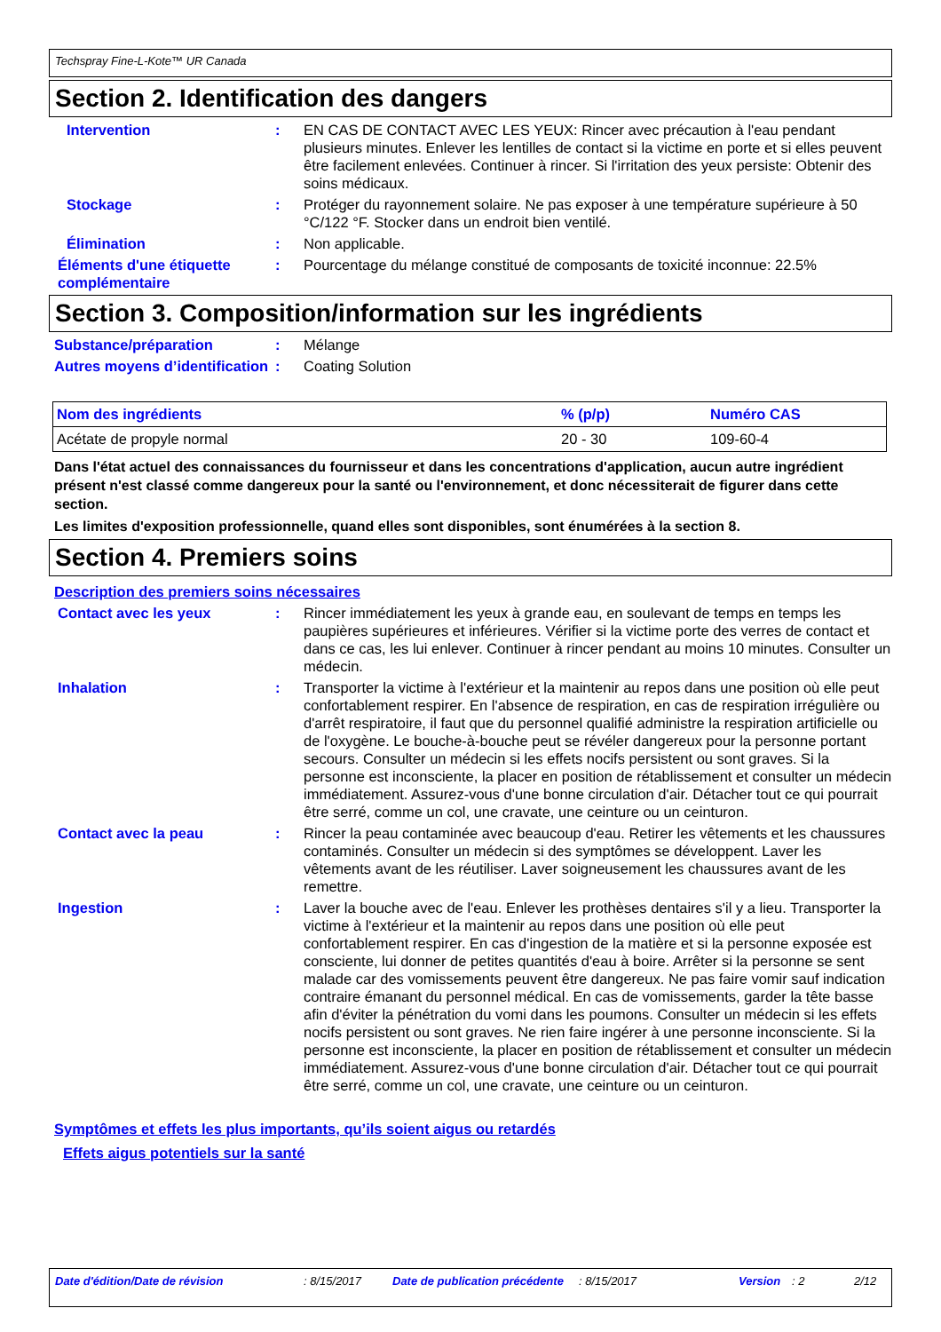Techspray Fine-L-Kote™ UR Canada
Section 2. Identification des dangers
Intervention : EN CAS DE CONTACT AVEC LES YEUX: Rincer avec précaution à l'eau pendant plusieurs minutes. Enlever les lentilles de contact si la victime en porte et si elles peuvent être facilement enlevées. Continuer à rincer. Si l'irritation des yeux persiste: Obtenir des soins médicaux.
Stockage : Protéger du rayonnement solaire. Ne pas exposer à une température supérieure à 50 °C/122 °F. Stocker dans un endroit bien ventilé.
Élimination : Non applicable.
Éléments d'une étiquette complémentaire
: Pourcentage du mélange constitué de composants de toxicité inconnue: 22.5%
Section 3. Composition/information sur les ingrédients
Substance/préparation : Mélange
Autres moyens d’identification
: Coating Solution
| Nom des ingrédients | % (p/p) | Numéro CAS |
| --- | --- | --- |
| Acétate de propyle normal | 20 - 30 | 109-60-4 |
Dans l'état actuel des connaissances du fournisseur et dans les concentrations d'application, aucun autre ingrédient présent n'est classé comme dangereux pour la santé ou l'environnement, et donc nécessiterait de figurer dans cette section.
Les limites d'exposition professionnelle, quand elles sont disponibles, sont énumérées à la section 8.
Section 4. Premiers soins
Description des premiers soins nécessaires
Contact avec les yeux : Rincer immédiatement les yeux à grande eau, en soulevant de temps en temps les paupières supérieures et inférieures. Vérifier si la victime porte des verres de contact et dans ce cas, les lui enlever. Continuer à rincer pendant au moins 10 minutes. Consulter un médecin.
Inhalation : Transporter la victime à l'extérieur et la maintenir au repos dans une position où elle peut confortablement respirer. En l'absence de respiration, en cas de respiration irrégulière ou d'arrêt respiratoire, il faut que du personnel qualifié administre la respiration artificielle ou de l'oxygène. Le bouche-à-bouche peut se révéler dangereux pour la personne portant secours. Consulter un médecin si les effets nocifs persistent ou sont graves. Si la personne est inconsciente, la placer en position de rétablissement et consulter un médecin immédiatement. Assurez-vous d'une bonne circulation d'air. Détacher tout ce qui pourrait être serré, comme un col, une cravate, une ceinture ou un ceinturon.
Contact avec la peau : Rincer la peau contaminée avec beaucoup d'eau. Retirer les vêtements et les chaussures contaminés. Consulter un médecin si des symptômes se développent. Laver les vêtements avant de les réutiliser. Laver soigneusement les chaussures avant de les remettre.
Ingestion : Laver la bouche avec de l'eau. Enlever les prothèses dentaires s'il y a lieu. Transporter la victime à l'extérieur et la maintenir au repos dans une position où elle peut confortablement respirer. En cas d'ingestion de la matière et si la personne exposée est consciente, lui donner de petites quantités d'eau à boire. Arrêter si la personne se sent malade car des vomissements peuvent être dangereux. Ne pas faire vomir sauf indication contraire émanant du personnel médical. En cas de vomissements, garder la tête basse afin d'éviter la pénétration du vomi dans les poumons. Consulter un médecin si les effets nocifs persistent ou sont graves. Ne rien faire ingérer à une personne inconsciente. Si la personne est inconsciente, la placer en position de rétablissement et consulter un médecin immédiatement. Assurez-vous d'une bonne circulation d'air. Détacher tout ce qui pourrait être serré, comme un col, une cravate, une ceinture ou un ceinturon.
Symptômes et effets les plus importants, qu’ils soient aigus ou retardés
Effets aigus potentiels sur la santé
Date d'édition/Date de révision: 8/15/2017 Date de publication précédente: 8/15/2017 Version: 2 2/12